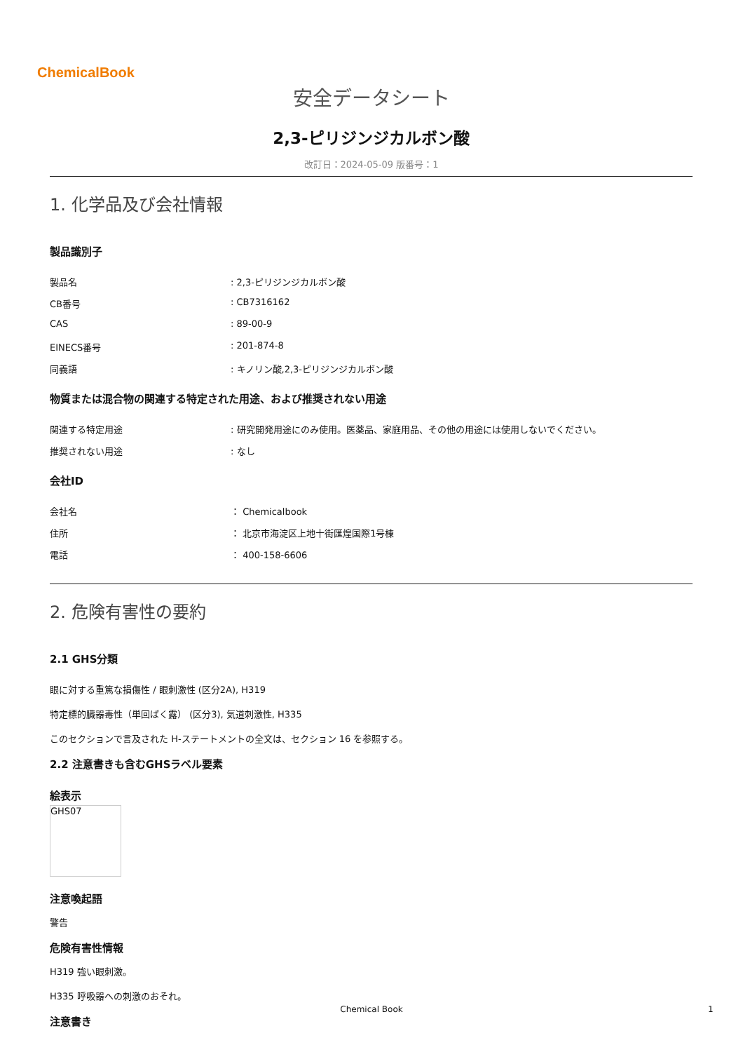ChemicalBook
安全データシート
2,3-ピリジンジカルボン酸
改訂日：2024-05-09 版番号：1
1. 化学品及び会社情報
製品識別子
製品名: 2,3-ピリジンジカルボン酸
CB番号: CB7316162
CAS: 89-00-9
EINECS番号: 201-874-8
同義語: キノリン酸,2,3-ピリジンジカルボン酸
物質または混合物の関連する特定された用途、および推奨されない用途
関連する特定用途: 研究開発用途にのみ使用。医薬品、家庭用品、その他の用途には使用しないでください。
推奨されない用途: なし
会社ID
会社名 ： Chemicalbook
住所 ： 北京市海淀区上地十街匯煌国際1号棟
電話 ： 400-158-6606
2. 危険有害性の要約
2.1 GHS分類
眼に対する重篤な損傷性 / 眼刺激性 (区分2A), H319
特定標的臓器毒性（単回ばく露） (区分3), 気道刺激性, H335
このセクションで言及された H-ステートメントの全文は、セクション 16 を参照する。
2.2 注意書きも含むGHSラベル要素
絵表示
GHS07
注意喚起語
警告
危険有害性情報
H319 強い眼刺激。
H335 呼吸器への刺激のおそれ。
注意書き
Chemical Book 1